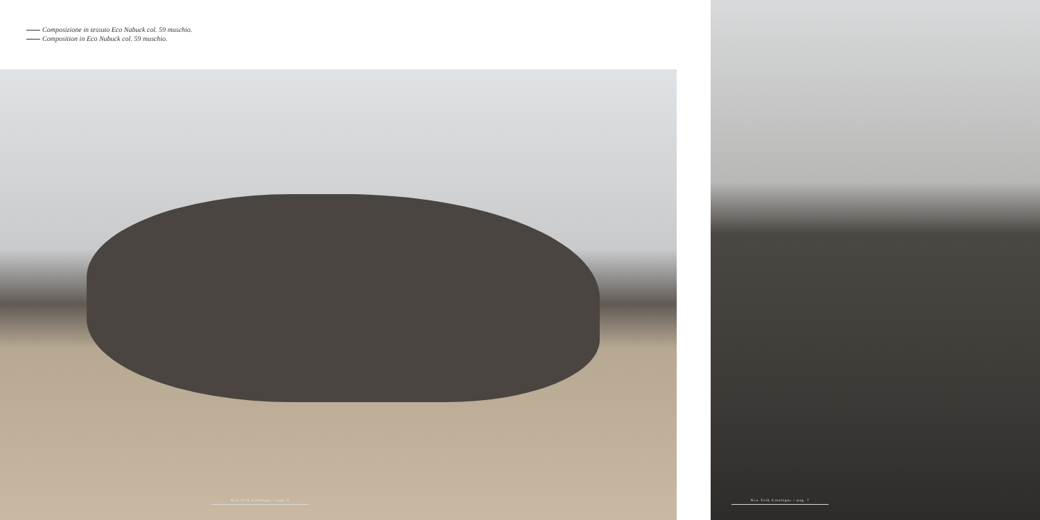Composizione in tessuto Eco Nabuck col. 59 muschio.
Composition in Eco Nubuck col. 59 muschio.
New York Catalogue / pag. 6
New York Catalogue / pag. 7